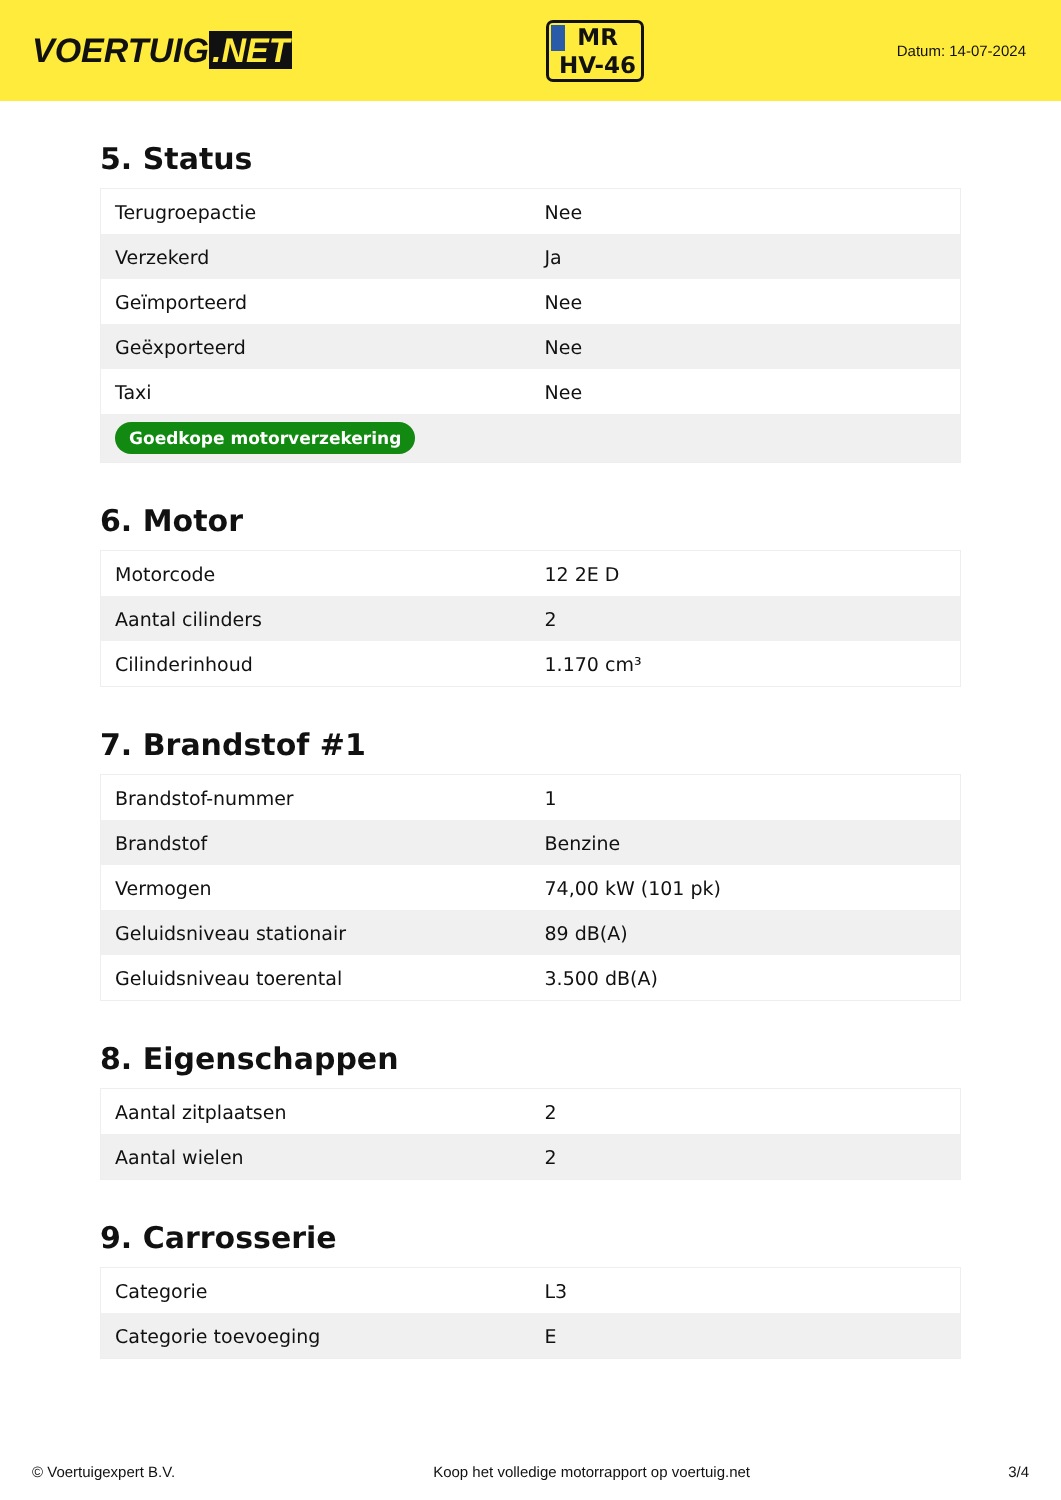VOERTUIG.NET
MR
HV-46
Datum: 14-07-2024
5. Status
| Terugroepactie | Nee |
| Verzekerd | Ja |
| Geïmporteerd | Nee |
| Geëxporteerd | Nee |
| Taxi | Nee |
| Goedkope motorverzekering | |
6. Motor
| Motorcode | 12 2E D |
| Aantal cilinders | 2 |
| Cilinderinhoud | 1.170 cm³ |
7. Brandstof #1
| Brandstof-nummer | 1 |
| Brandstof | Benzine |
| Vermogen | 74,00 kW (101 pk) |
| Geluidsniveau stationair | 89 dB(A) |
| Geluidsniveau toerental | 3.500 dB(A) |
8. Eigenschappen
| Aantal zitplaatsen | 2 |
| Aantal wielen | 2 |
9. Carrosserie
| Categorie | L3 |
| Categorie toevoeging | E |
© Voertuigexpert B.V. Koop het volledige motorrapport op voertuig.net 3/4